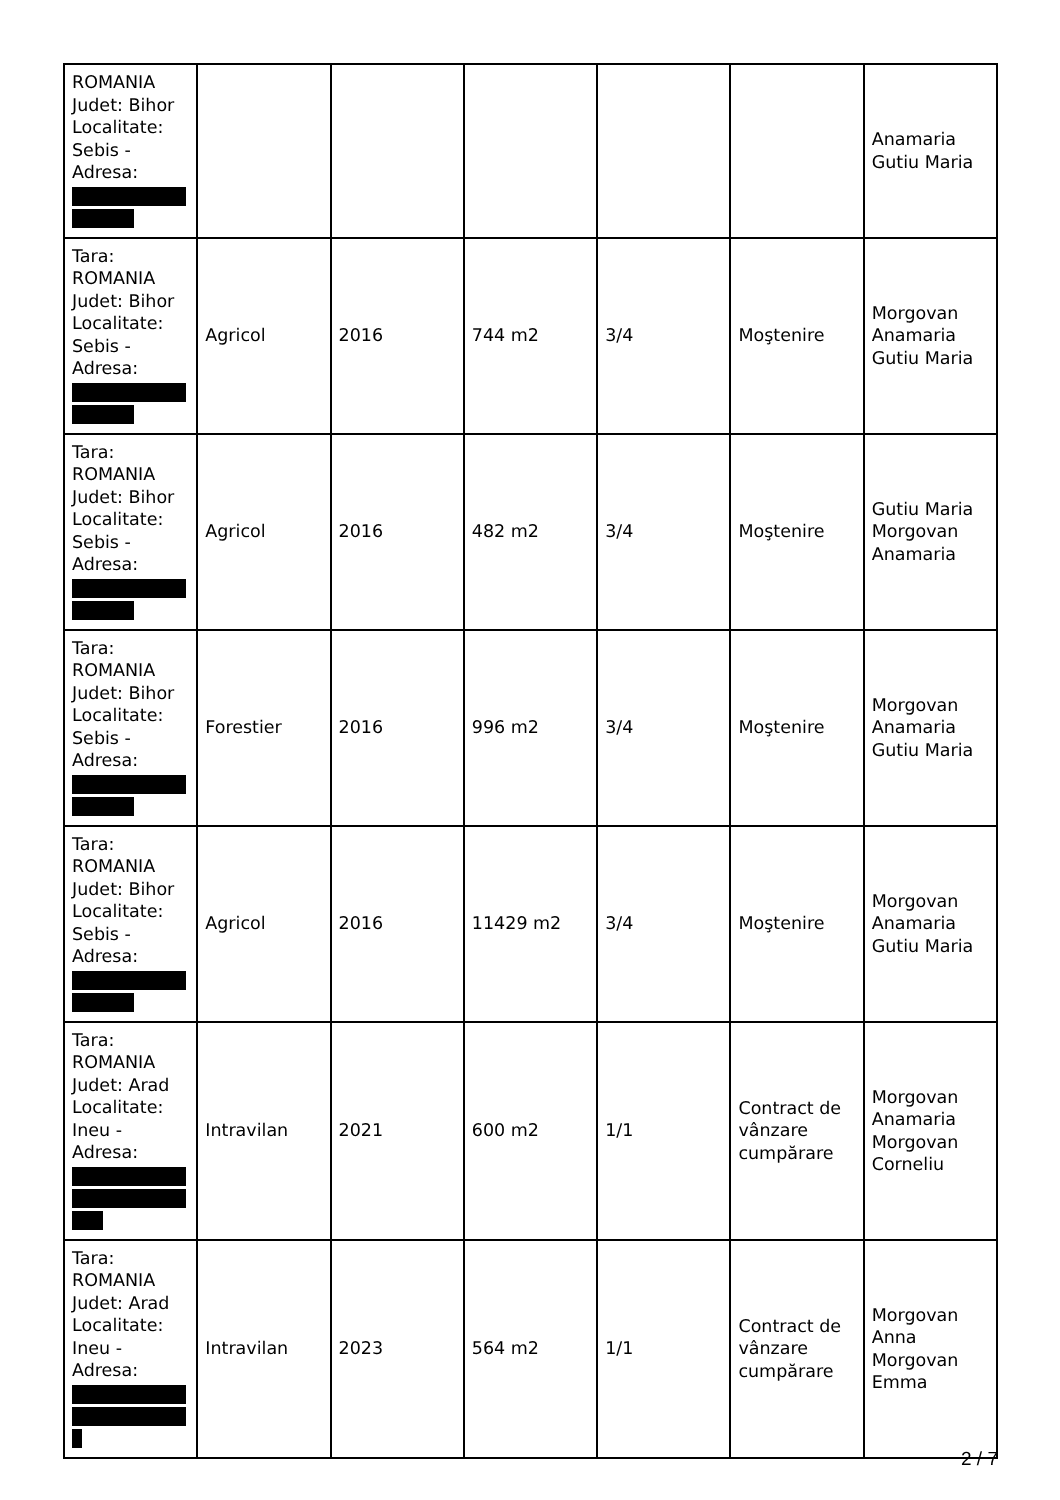| ROMANIA Judet: Bihor Localitate: Sebis - Adresa: | | | | | | Anamaria Gutiu Maria |
| Tara: ROMANIA Judet: Bihor Localitate: Sebis - Adresa: | Agricol | 2016 | 744 m2 | 3/4 | Moştenire | Morgovan Anamaria Gutiu Maria |
| Tara: ROMANIA Judet: Bihor Localitate: Sebis - Adresa: | Agricol | 2016 | 482 m2 | 3/4 | Moştenire | Gutiu Maria Morgovan Anamaria |
| Tara: ROMANIA Judet: Bihor Localitate: Sebis - Adresa: | Forestier | 2016 | 996 m2 | 3/4 | Moştenire | Morgovan Anamaria Gutiu Maria |
| Tara: ROMANIA Judet: Bihor Localitate: Sebis - Adresa: | Agricol | 2016 | 11429 m2 | 3/4 | Moştenire | Morgovan Anamaria Gutiu Maria |
| Tara: ROMANIA Judet: Arad Localitate: Ineu - Adresa: | Intravilan | 2021 | 600 m2 | 1/1 | Contract de vânzare cumpărare | Morgovan Anamaria Morgovan Corneliu |
| Tara: ROMANIA Judet: Arad Localitate: Ineu - Adresa: | Intravilan | 2023 | 564 m2 | 1/1 | Contract de vânzare cumpărare | Morgovan Anna Morgovan Emma |
2 / 7